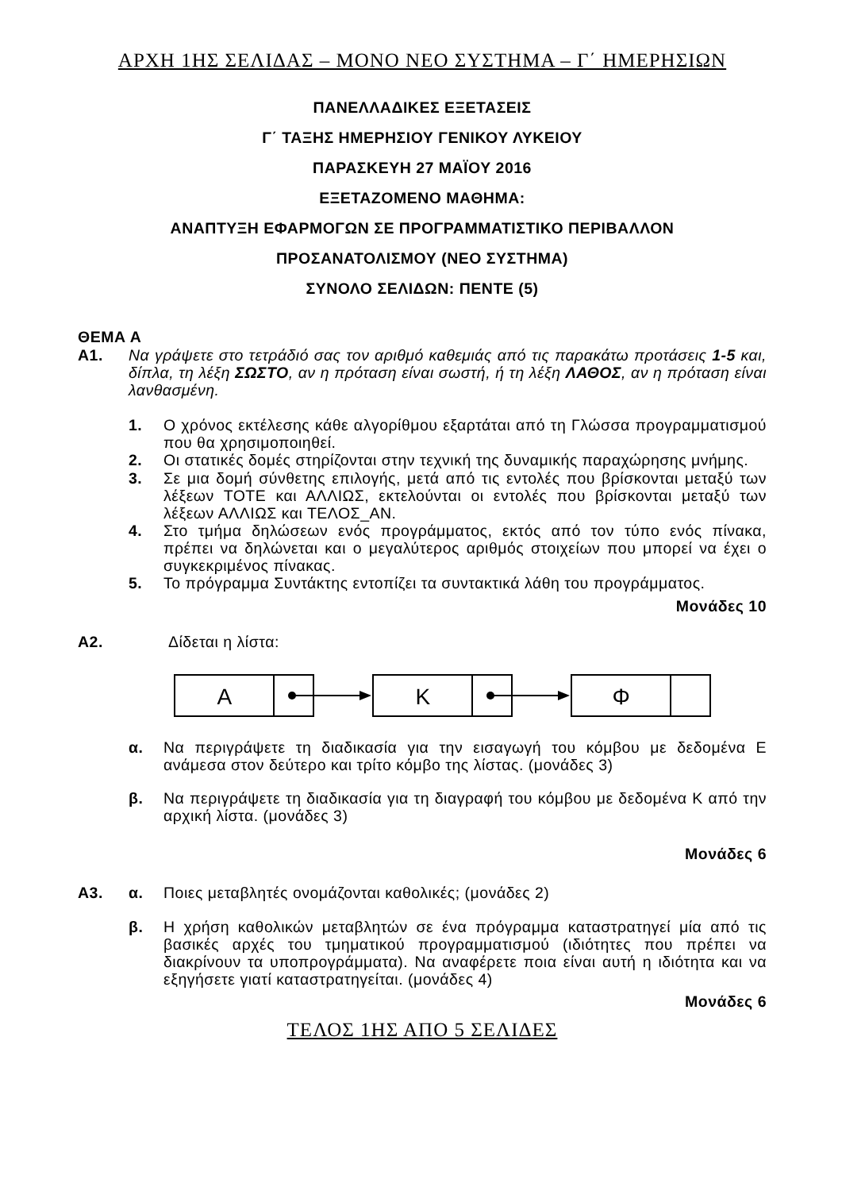ΑΡΧΗ 1ΗΣ ΣΕΛΙΔΑΣ – ΜΟΝΟ ΝΕΟ ΣΥΣΤΗΜΑ – Γ΄ ΗΜΕΡΗΣΙΩΝ
ΠΑΝΕΛΛΑΔΙΚΕΣ ΕΞΕΤΑΣΕΙΣ
Γ΄ ΤΑΞΗΣ ΗΜΕΡΗΣΙΟΥ ΓΕΝΙΚΟΥ ΛΥΚΕΙΟΥ
ΠΑΡΑΣΚΕΥΗ 27 ΜΑΪΟΥ 2016
ΕΞΕΤΑΖΟΜΕΝΟ ΜΑΘΗΜΑ:
ΑΝΑΠΤΥΞΗ ΕΦΑΡΜΟΓΩΝ ΣΕ ΠΡΟΓΡΑΜΜΑΤΙΣΤΙΚΟ ΠΕΡΙΒΑΛΛΟΝ
ΠΡΟΣΑΝΑΤΟΛΙΣΜΟΥ (ΝΕΟ ΣΥΣΤΗΜΑ)
ΣΥΝΟΛΟ ΣΕΛΙΔΩΝ: ΠΕΝΤΕ (5)
ΘΕΜΑ Α
Α1.
Να γράψετε στο τετράδιό σας τον αριθμό καθεμιάς από τις παρακάτω προτάσεις 1-5 και, δίπλα, τη λέξη ΣΩΣΤΟ, αν η πρόταση είναι σωστή, ή τη λέξη ΛΑΘΟΣ, αν η πρόταση είναι λανθασμένη.
1.
Ο χρόνος εκτέλεσης κάθε αλγορίθμου εξαρτάται από τη Γλώσσα προγραμματισμού που θα χρησιμοποιηθεί.
2.
Οι στατικές δομές στηρίζονται στην τεχνική της δυναμικής παραχώρησης μνήμης.
3.
Σε μια δομή σύνθετης επιλογής, μετά από τις εντολές που βρίσκονται μεταξύ των λέξεων ΤΟΤΕ και ΑΛΛΙΩΣ, εκτελούνται οι εντολές που βρίσκονται μεταξύ των λέξεων ΑΛΛΙΩΣ και ΤΕΛΟΣ_ΑΝ.
4.
Στο τμήμα δηλώσεων ενός προγράμματος, εκτός από τον τύπο ενός πίνακα, πρέπει να δηλώνεται και ο μεγαλύτερος αριθμός στοιχείων που μπορεί να έχει ο συγκεκριμένος πίνακας.
5.
Το πρόγραμμα Συντάκτης εντοπίζει τα συντακτικά λάθη του προγράμματος.
Μονάδες 10
Α2.
Δίδεται η λίστα:
Α
Κ
Φ
α.
Να περιγράψετε τη διαδικασία για την εισαγωγή του κόμβου με δεδομένα Ε ανάμεσα στον δεύτερο και τρίτο κόμβο της λίστας. (μονάδες 3)
β.
Να περιγράψετε τη διαδικασία για τη διαγραφή του κόμβου με δεδομένα Κ από την αρχική λίστα. (μονάδες 3)
Μονάδες 6
Α3. α.
Ποιες μεταβλητές ονομάζονται καθολικές; (μονάδες 2)
β.
Η χρήση καθολικών μεταβλητών σε ένα πρόγραμμα καταστρατηγεί μία από τις βασικές αρχές του τμηματικού προγραμματισμού (ιδιότητες που πρέπει να διακρίνουν τα υποπρογράμματα). Να αναφέρετε ποια είναι αυτή η ιδιότητα και να εξηγήσετε γιατί καταστρατηγείται. (μονάδες 4)
Μονάδες 6
ΤΕΛΟΣ 1ΗΣ ΑΠΟ 5 ΣΕΛΙΔΕΣ